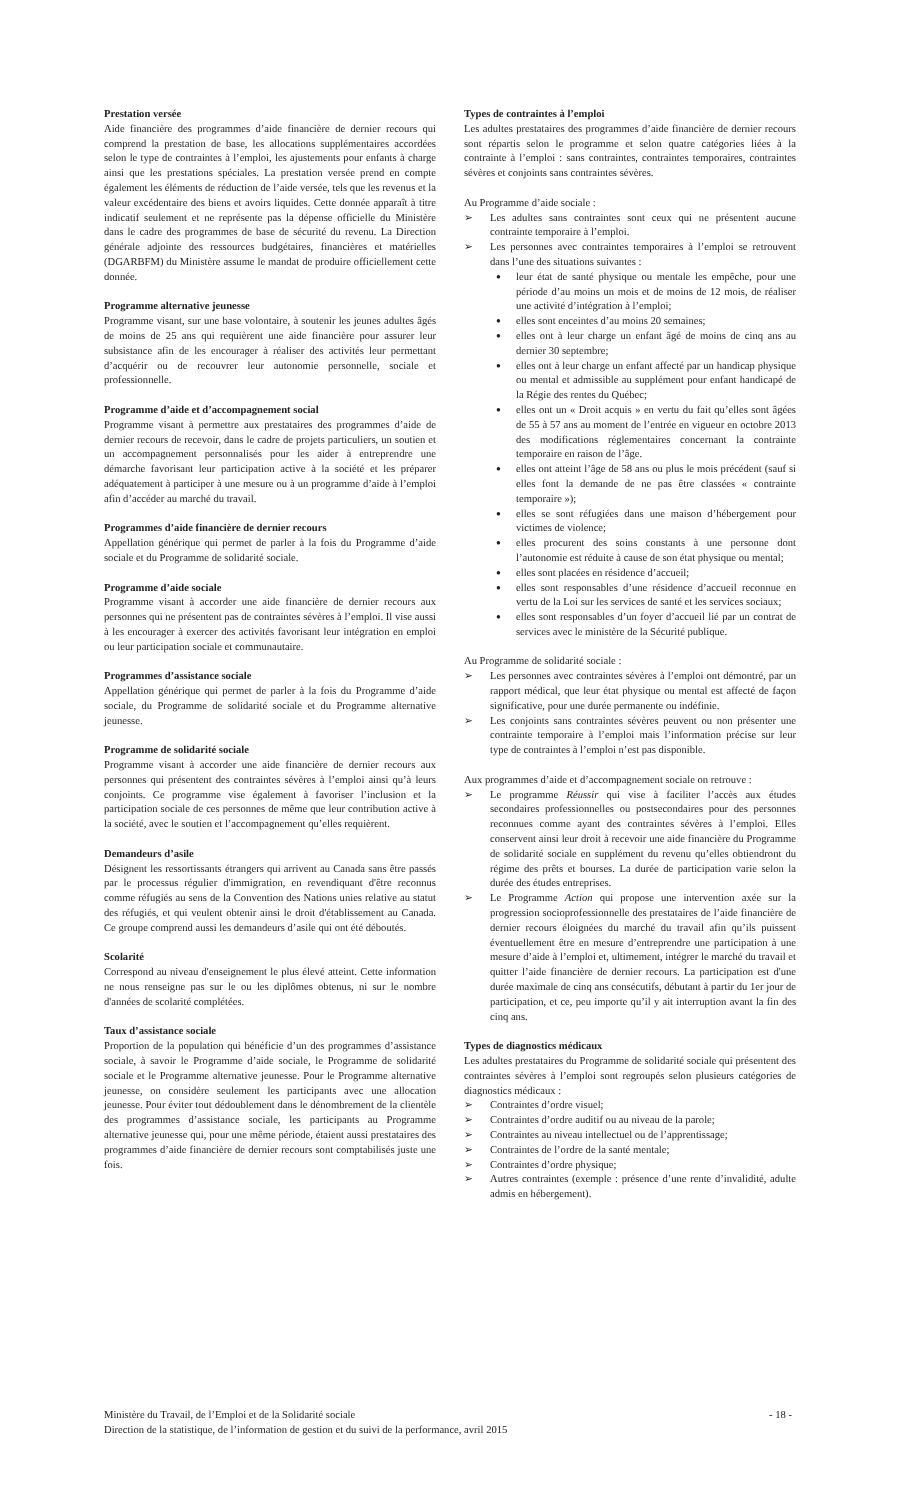Prestation versée
Aide financière des programmes d’aide financière de dernier recours qui comprend la prestation de base, les allocations supplémentaires accordées selon le type de contraintes à l’emploi, les ajustements pour enfants à charge ainsi que les prestations spéciales. La prestation versée prend en compte également les éléments de réduction de l’aide versée, tels que les revenus et la valeur excédentaire des biens et avoirs liquides. Cette donnée apparaît à titre indicatif seulement et ne représente pas la dépense officielle du Ministère dans le cadre des programmes de base de sécurité du revenu. La Direction générale adjointe des ressources budgétaires, financières et matérielles (DGARBFM) du Ministère assume le mandat de produire officiellement cette donnée.
Programme alternative jeunesse
Programme visant, sur une base volontaire, à soutenir les jeunes adultes âgés de moins de 25 ans qui requièrent une aide financière pour assurer leur subsistance afin de les encourager à réaliser des activités leur permettant d’acquérir ou de recouvrer leur autonomie personnelle, sociale et professionnelle.
Programme d’aide et d’accompagnement social
Programme visant à permettre aux prestataires des programmes d’aide de dernier recours de recevoir, dans le cadre de projets particuliers, un soutien et un accompagnement personnalisés pour les aider à entreprendre une démarche favorisant leur participation active à la société et les préparer adéquatement à participer à une mesure ou à un programme d’aide à l’emploi afin d’accéder au marché du travail.
Programmes d’aide financière de dernier recours
Appellation générique qui permet de parler à la fois du Programme d’aide sociale et du Programme de solidarité sociale.
Programme d’aide sociale
Programme visant à accorder une aide financière de dernier recours aux personnes qui ne présentent pas de contraintes sévères à l’emploi. Il vise aussi à les encourager à exercer des activités favorisant leur intégration en emploi ou leur participation sociale et communautaire.
Programmes d’assistance sociale
Appellation générique qui permet de parler à la fois du Programme d’aide sociale, du Programme de solidarité sociale et du Programme alternative jeunesse.
Programme de solidarité sociale
Programme visant à accorder une aide financière de dernier recours aux personnes qui présentent des contraintes sévères à l’emploi ainsi qu’à leurs conjoints. Ce programme vise également à favoriser l’inclusion et la participation sociale de ces personnes de même que leur contribution active à la société, avec le soutien et l’accompagnement qu’elles requièrent.
Demandeurs d’asile
Désignent les ressortissants étrangers qui arrivent au Canada sans être passés par le processus régulier d'immigration, en revendiquant d'être reconnus comme réfugiés au sens de la Convention des Nations unies relative au statut des réfugiés, et qui veulent obtenir ainsi le droit d'établissement au Canada. Ce groupe comprend aussi les demandeurs d’asile qui ont été déboutés.
Scolarité
Correspond au niveau d'enseignement le plus élevé atteint. Cette information ne nous renseigne pas sur le ou les diplômes obtenus, ni sur le nombre d'années de scolarité complétées.
Taux d’assistance sociale
Proportion de la population qui bénéficie d’un des programmes d’assistance sociale, à savoir le Programme d’aide sociale, le Programme de solidarité sociale et le Programme alternative jeunesse. Pour le Programme alternative jeunesse, on considère seulement les participants avec une allocation jeunesse. Pour éviter tout dédoublement dans le dénombrement de la clientèle des programmes d’assistance sociale, les participants au Programme alternative jeunesse qui, pour une même période, étaient aussi prestataires des programmes d’aide financière de dernier recours sont comptabilisés juste une fois.
Types de contraintes à l’emploi
Les adultes prestataires des programmes d’aide financière de dernier recours sont répartis selon le programme et selon quatre catégories liées à la contrainte à l’emploi : sans contraintes, contraintes temporaires, contraintes sévères et conjoints sans contraintes sévères.
Au Programme d’aide sociale :
Les adultes sans contraintes sont ceux qui ne présentent aucune contrainte temporaire à l’emploi.
Les personnes avec contraintes temporaires à l’emploi se retrouvent dans l’une des situations suivantes :
leur état de santé physique ou mentale les empêche, pour une période d’au moins un mois et de moins de 12 mois, de réaliser une activité d’intégration à l’emploi;
elles sont enceintes d’au moins 20 semaines;
elles ont à leur charge un enfant âgé de moins de cinq ans au dernier 30 septembre;
elles ont à leur charge un enfant affecté par un handicap physique ou mental et admissible au supplément pour enfant handicapé de la Régie des rentes du Québec;
elles ont un « Droit acquis » en vertu du fait qu’elles sont âgées de 55 à 57 ans au moment de l’entrée en vigueur en octobre 2013 des modifications réglementaires concernant la contrainte temporaire en raison de l’âge.
elles ont atteint l’âge de 58 ans ou plus le mois précédent (sauf si elles font la demande de ne pas être classées « contrainte temporaire »);
elles se sont réfugiées dans une maison d’hébergement pour victimes de violence;
elles procurent des soins constants à une personne dont l’autonomie est réduite à cause de son état physique ou mental;
elles sont placées en résidence d’accueil;
elles sont responsables d’une résidence d’accueil reconnue en vertu de la Loi sur les services de santé et les services sociaux;
elles sont responsables d’un foyer d’accueil lié par un contrat de services avec le ministère de la Sécurité publique.
Au Programme de solidarité sociale :
Les personnes avec contraintes sévères à l’emploi ont démontré, par un rapport médical, que leur état physique ou mental est affecté de façon significative, pour une durée permanente ou indéfinie.
Les conjoints sans contraintes sévères peuvent ou non présenter une contrainte temporaire à l’emploi mais l’information précise sur leur type de contraintes à l’emploi n’est pas disponible.
Aux programmes d’aide et d’accompagnement sociale on retrouve :
Le programme Réussir qui vise à faciliter l’accès aux études secondaires professionnelles ou postsecondaires pour des personnes reconnues comme ayant des contraintes sévères à l’emploi. Elles conservent ainsi leur droit à recevoir une aide financière du Programme de solidarité sociale en supplément du revenu qu’elles obtiendront du régime des prêts et bourses. La durée de participation varie selon la durée des études entreprises.
Le Programme Action qui propose une intervention axée sur la progression socioprofessionnelle des prestataires de l’aide financière de dernier recours éloignées du marché du travail afin qu’ils puissent éventuellement être en mesure d’entreprendre une participation à une mesure d’aide à l’emploi et, ultimement, intégrer le marché du travail et quitter l’aide financière de dernier recours. La participation est d'une durée maximale de cinq ans consécutifs, débutant à partir du 1er jour de participation, et ce, peu importe qu’il y ait interruption avant la fin des cinq ans.
Types de diagnostics médicaux
Les adultes prestataires du Programme de solidarité sociale qui présentent des contraintes sévères à l’emploi sont regroupés selon plusieurs catégories de diagnostics médicaux :
Contraintes d’ordre visuel;
Contraintes d’ordre auditif ou au niveau de la parole;
Contraintes au niveau intellectuel ou de l’apprentissage;
Contraintes de l’ordre de la santé mentale;
Contraintes d’ordre physique;
Autres contraintes (exemple : présence d’une rente d’invalidité, adulte admis en hébergement).
Ministère du Travail, de l’Emploi et de la Solidarité sociale
Direction de la statistique, de l’information de gestion et du suivi de la performance, avril 2015
- 18 -